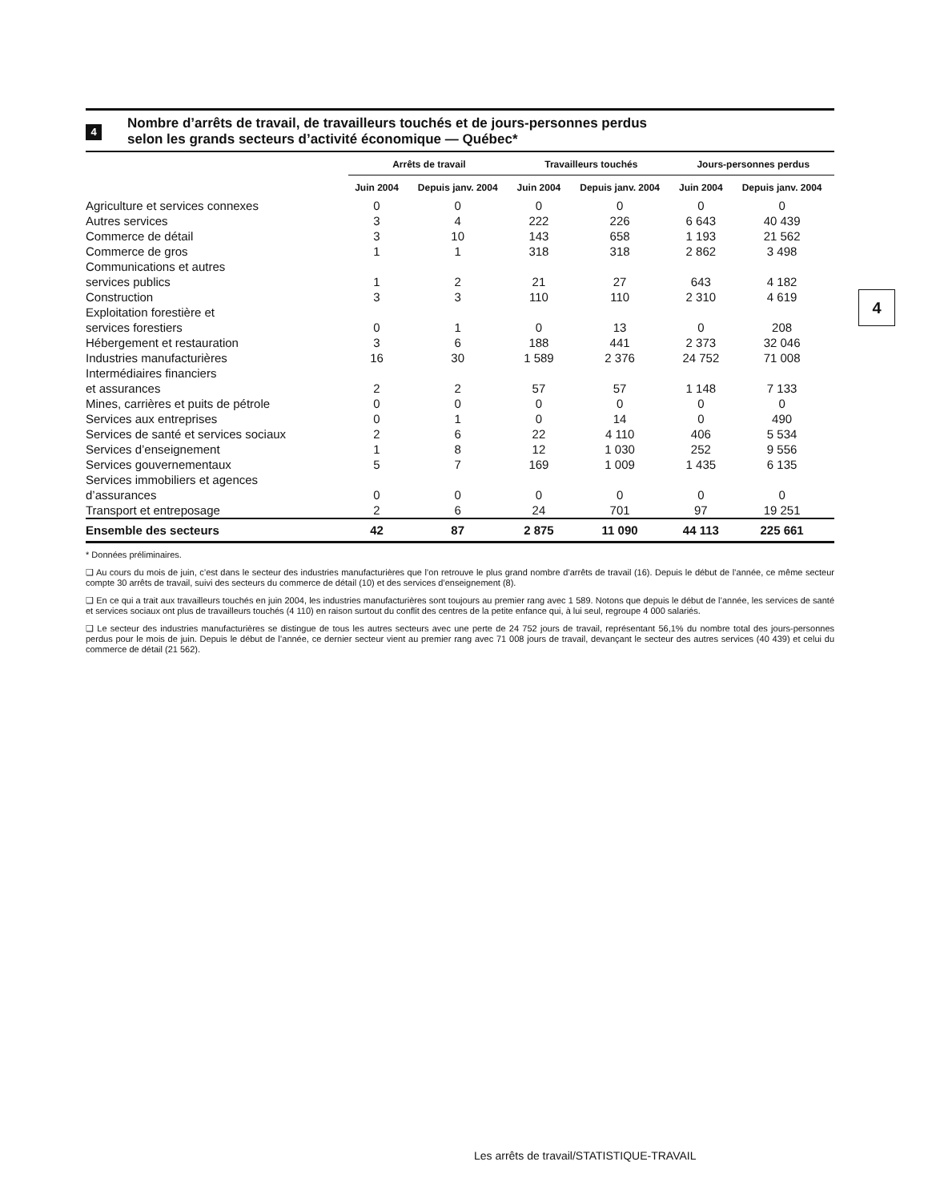4
Nombre d’arrêts de travail, de travailleurs touchés et de jours-personnes perdus
selon les grands secteurs d’activité économique — Québec*
| | Arrêts de travail | | Travailleurs touchés | | Jours-personnes perdus | |
| --- | --- | --- | --- | --- | --- | --- |
| | Juin 2004 | Depuis janv. 2004 | Juin 2004 | Depuis janv. 2004 | Juin 2004 | Depuis janv. 2004 |
| Agriculture et services connexes | 0 | 0 | 0 | 0 | 0 | 0 |
| Autres services | 3 | 4 | 222 | 226 | 6 643 | 40 439 |
| Commerce de détail | 3 | 10 | 143 | 658 | 1 193 | 21 562 |
| Commerce de gros | 1 | 1 | 318 | 318 | 2 862 | 3 498 |
| Communications et autres services publics | 1 | 2 | 21 | 27 | 643 | 4 182 |
| Construction | 3 | 3 | 110 | 110 | 2 310 | 4 619 |
| Exploitation forestière et services forestiers | 0 | 1 | 0 | 13 | 0 | 208 |
| Hébergement et restauration | 3 | 6 | 188 | 441 | 2 373 | 32 046 |
| Industries manufacturières | 16 | 30 | 1 589 | 2 376 | 24 752 | 71 008 |
| Intermédiaires financiers et assurances | 2 | 2 | 57 | 57 | 1 148 | 7 133 |
| Mines, carrières et puits de pétrole | 0 | 0 | 0 | 0 | 0 | 0 |
| Services aux entreprises | 0 | 1 | 0 | 14 | 0 | 490 |
| Services de santé et services sociaux | 2 | 6 | 22 | 4 110 | 406 | 5 534 |
| Services d’enseignement | 1 | 8 | 12 | 1 030 | 252 | 9 556 |
| Services gouvernementaux | 5 | 7 | 169 | 1 009 | 1 435 | 6 135 |
| Services immobiliers et agences d’assurances | 0 | 0 | 0 | 0 | 0 | 0 |
| Transport et entreposage | 2 | 6 | 24 | 701 | 97 | 19 251 |
| Ensemble des secteurs | 42 | 87 | 2 875 | 11 090 | 44 113 | 225 661 |
* Données préliminaires.
❑ Au cours du mois de juin, c’est dans le secteur des industries manufacturières que l’on retrouve le plus grand nombre d’arrêts de travail (16). Depuis le début de l’année, ce même secteur compte 30 arrêts de travail, suivi des secteurs du commerce de détail (10) et des services d’enseignement (8).
❑ En ce qui a trait aux travailleurs touchés en juin 2004, les industries manufacturières sont toujours au premier rang avec 1 589. Notons que depuis le début de l’année, les services de santé et services sociaux ont plus de travailleurs touchés (4 110) en raison surtout du conflit des centres de la petite enfance qui, à lui seul, regroupe 4 000 salariés.
❑ Le secteur des industries manufacturières se distingue de tous les autres secteurs avec une perte de 24 752 jours de travail, représentant 56,1% du nombre total des jours-personnes perdus pour le mois de juin. Depuis le début de l’année, ce dernier secteur vient au premier rang avec 71 008 jours de travail, devançant le secteur des autres services (40 439) et celui du commerce de détail (21 562).
4
Les arrêts de travail/STATISTIQUE-TRAVAIL